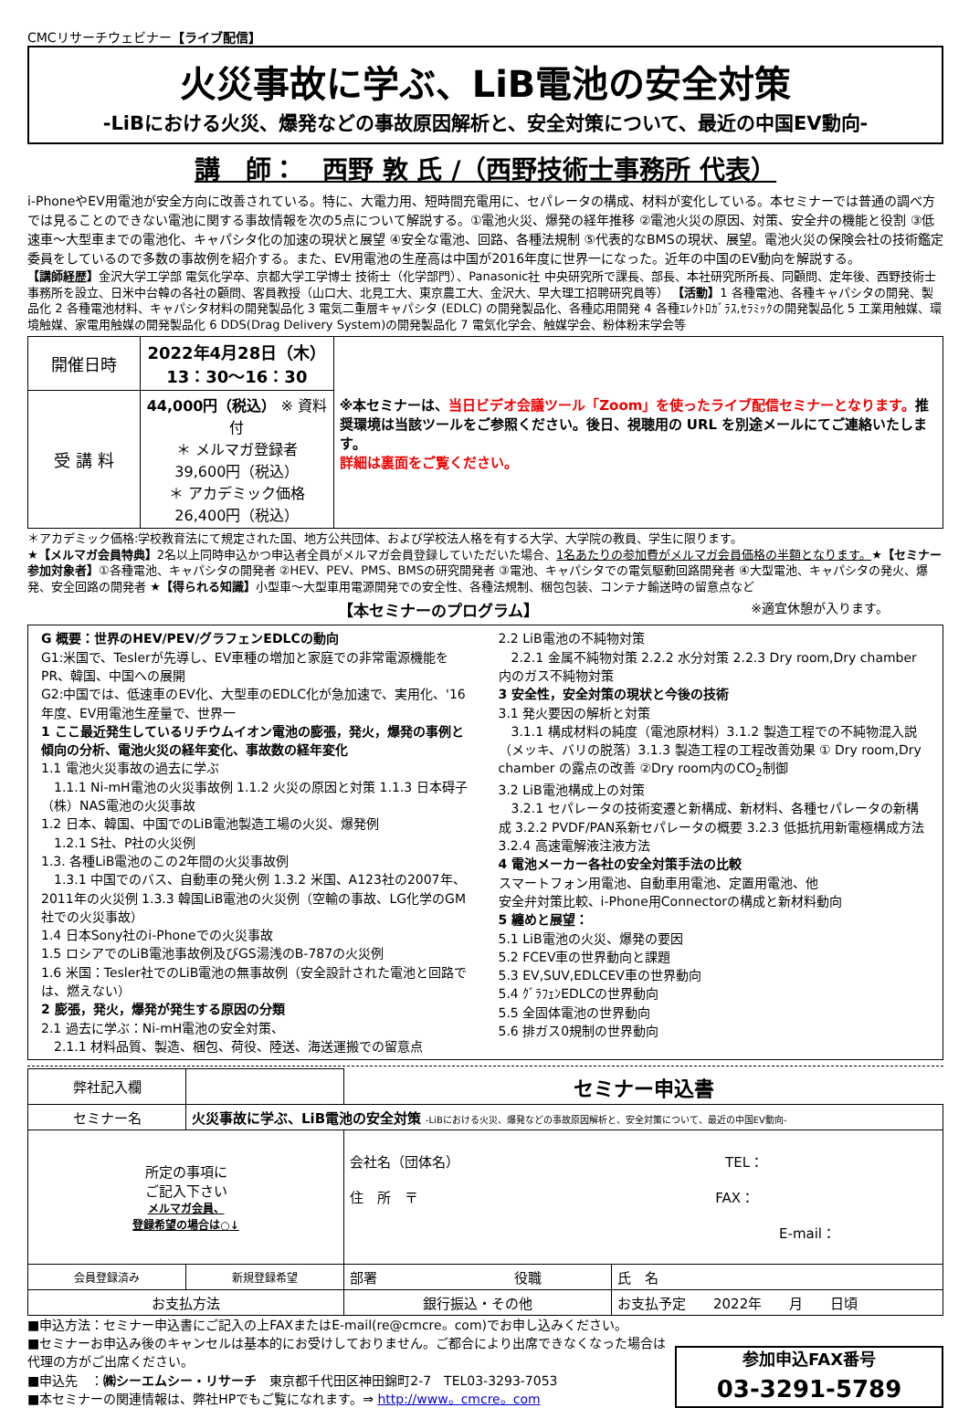CMCリサーチウェビナー【ライブ配信】
火災事故に学ぶ、LiB電池の安全対策
-LiBにおける火災、爆発などの事故原因解析と、安全対策について、最近の中国EV動向-
講　師：　西野 敦 氏 /（西野技術士事務所 代表）
i-PhoneやEV用電池が安全方向に改善されている。特に、大電力用、短時間充電用に、セパレータの構成、材料が変化している。本セミナーでは普通の調べ方では見ることのできない電池に関する事故情報を次の5点について解説する。①電池火災、爆発の経年推移 ②電池火災の原因、対策、安全弁の機能と役割 ③低速車～大型車までの電池化、キャパシタ化の加速の現状と展望 ④安全な電池、回路、各種法規制 ⑤代表的なBMSの現状、展望。電池火災の保険会社の技術鑑定委員をしているので多数の事故例を紹介する。また、EV用電池の生産高は中国が2016年度に世界一になった。近年の中国のEV動向を解説する。
【講師経歴】金沢大学工学部 電気化学卒、京都大学工学博士 技術士（化学部門）、Panasonic社 中央研究所で課長、部長、本社研究所所長、同顧問、定年後、西野技術士事務所を設立、日米中台韓の各社の顧問、客員教授（山口大、北見工大、東京農工大、金沢大、早大理工招聘研究員等） 【活動】1 各種電池、各種キャパシタの開発、製品化 2 各種電池材料、キャパシタ材料の開発製品化 3 電気二重層キャパシタ (EDLC) の開発製品化、各種応用開発 4 各種ｴﾚｸﾄﾛｶﾞﾗｽ,ｾﾗﾐｯｸの開発製品化 5 工業用触媒、環境触媒、家電用触媒の開発製品化 6 DDS(Drag Delivery System)の開発製品化 7 電気化学会、触媒学会、粉体粉末学会等
| 開催日時 | 2022年4月28日（木） 13：30～16：30 | ※本セミナーは、 当日ビデオ会議ツール「Zoom」を使ったライブ配信セミナーとなります。 推奨環境は当該ツールをご参照ください。後日、視聴用の URL を別途メールにてご連絡いたします。 詳細は裏面をご覧ください。 |
| 受 講 料 | 44,000円（税込） ※ 資料付 ＊ メルマガ登録者 39,600円（税込） ＊ アカデミック価格 26,400円（税込） | |
＊アカデミック価格:学校教育法にて規定された国、地方公共団体、および学校法人格を有する大学、大学院の教員、学生に限ります。
★【メルマガ会員特典】2名以上同時申込かつ申込者全員がメルマガ会員登録していただいた場合、1名あたりの参加費がメルマガ会員価格の半額となります。★【セミナー参加対象者】①各種電池、キャパシタの開発者 ②HEV、PEV、PMS、BMSの研究開発者 ③電池、キャパシタでの電気駆動回路開発者 ④大型電池、キャパシタの発火、爆発、安全回路の開発者 ★【得られる知識】小型車～大型車用電源開発での安全性、各種法規制、梱包包装、コンテナ輸送時の留意点など
【本セミナーのプログラム】 ※適宜休憩が入ります。
G 概要：世界のHEV/PEV/グラフェンEDLCの動向
G1:米国で、Teslerが先導し、EV車種の増加と家庭での非常電源機能をPR、韓国、中国への展開
G2:中国では、低速車のEV化、大型車のEDLC化が急加速で、実用化、'16年度、EV用電池生産量で、世界一
1 ここ最近発生しているリチウムイオン電池の膨張，発火，爆発の事例と傾向の分析、電池火災の経年変化、事故数の経年変化
1.1 電池火災事故の過去に学ぶ
　1.1.1 Ni-mH電池の火災事故例 1.1.2 火災の原因と対策 1.1.3 日本碍子（株）NAS電池の火災事故
1.2 日本、韓国、中国でのLiB電池製造工場の火災、爆発例
　1.2.1 S社、P社の火災例
1.3. 各種LiB電池のこの2年間の火災事故例
　1.3.1 中国でのバス、自動車の発火例 1.3.2 米国、A123社の2007年、2011年の火災例 1.3.3 韓国LiB電池の火災例（空輸の事故、LG化学のGM社での火災事故）
1.4 日本Sony社のi-Phoneでの火災事故
1.5 ロシアでのLiB電池事故例及びGS湯浅のB-787の火災例
1.6 米国：Tesler社でのLiB電池の無事故例（安全設計された電池と回路では、燃えない）
2 膨張，発火，爆発が発生する原因の分類
2.1 過去に学ぶ：Ni-mH電池の安全対策、
　2.1.1 材料品質、製造、梱包、荷役、陸送、海送運搬での留意点
2.2 LiB電池の不純物対策
　2.2.1 金属不純物対策 2.2.2 水分対策 2.2.3 Dry room,Dry chamber 内のガス不純物対策
3 安全性，安全対策の現状と今後の技術
3.1 発火要因の解析と対策
　3.1.1 構成材料の純度（電池原材料）3.1.2 製造工程での不純物混入説（メッキ、バリの脱落）3.1.3 製造工程の工程改善効果 ① Dry room,Dry chamber の露点の改善 ②Dry room内のCO<sub>2</sub>制御
3.2 LiB電池構成上の対策
　3.2.1 セパレータの技術変遷と新構成、新材料、各種セパレータの新構成 3.2.2 PVDF/PAN系新セパレータの概要 3.2.3 低抵抗用新電極構成方法 3.2.4 高速電解液注液方法
4 電池メーカー各社の安全対策手法の比較
スマートフォン用電池、自動車用電池、定置用電池、他
安全弁対策比較、i-Phone用Connectorの構成と新材料動向
5 纏めと展望：
5.1 LiB電池の火災、爆発の要因
5.2 FCEV車の世界動向と課題
5.3 EV,SUV,EDLCEV車の世界動向
5.4 ｸﾞﾗﾌｪﾝEDLCの世界動向
5.5 全固体電池の世界動向
5.6 排ガス0規制の世界動向
| 弊社記入欄 | | セミナー申込書 | |
| セミナー名 | 火災事故に学ぶ、LiB電池の安全対策 -LiBにおける火災、爆発などの事故原因解析と、安全対策について、最近の中国EV動向- | | |
| 所定の事項に ご記入下さい メルマガ会員、 登録希望の場合は○↓ | | 会社名（団体名） TEL： 住 所 〒 FAX： E-mail： | |
| 会員登録済み | 新規登録希望 | 部署 役職 | 氏 名 |
| お支払方法 | | 銀行振込・その他 | お支払予定 2022年 月 日頃 |
■申込方法：セミナー申込書にご記入の上FAXまたはE-mail(re@cmcre。com)でお申し込みください。
■セミナーお申込み後のキャンセルは基本的にお受けしておりません。ご都合により出席できなくなった場合は代理の方がご出席ください。
■申込先　：㈱シーエムシー・リサーチ　東京都千代田区神田錦町2-7　TEL03-3293-7053
■本セミナーの関連情報は、弊社HPでもご覧になれます。⇒ http://www。cmcre。com
参加申込FAX番号
03-3291-5789